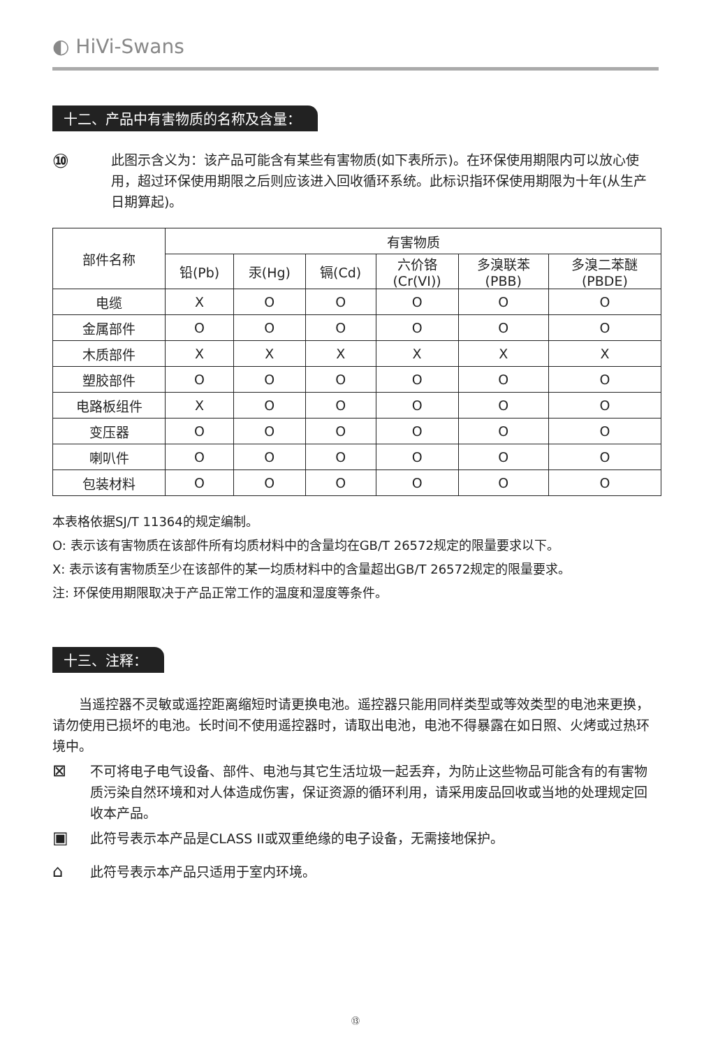◐ HiVi-Swans
十二、产品中有害物质的名称及含量：
⑩
此图示含义为：该产品可能含有某些有害物质(如下表所示)。在环保使用期限内可以放心使用，超过环保使用期限之后则应该进入回收循环系统。此标识指环保使用期限为十年(从生产日期算起)。
| 部件名称 | 有害物质 | | | | | |
| --- | --- | --- | --- | --- | --- | --- |
| | 铅(Pb) | 汞(Hg) | 镉(Cd) | 六价铬 (Cr(VI)) | 多溴联苯 (PBB) | 多溴二苯醚 (PBDE) |
| 电缆 | X | O | O | O | O | O |
| 金属部件 | O | O | O | O | O | O |
| 木质部件 | X | X | X | X | X | X |
| 塑胶部件 | O | O | O | O | O | O |
| 电路板组件 | X | O | O | O | O | O |
| 变压器 | O | O | O | O | O | O |
| 喇叭件 | O | O | O | O | O | O |
| 包装材料 | O | O | O | O | O | O |
本表格依据SJ/T 11364的规定编制。
O: 表示该有害物质在该部件所有均质材料中的含量均在GB/T 26572规定的限量要求以下。
X: 表示该有害物质至少在该部件的某一均质材料中的含量超出GB/T 26572规定的限量要求。
注: 环保使用期限取决于产品正常工作的温度和湿度等条件。
十三、注释：
当遥控器不灵敏或遥控距离缩短时请更换电池。遥控器只能用同样类型或等效类型的电池来更换，请勿使用已损坏的电池。长时间不使用遥控器时，请取出电池，电池不得暴露在如日照、火烤或过热环境中。
⊠
不可将电子电气设备、部件、电池与其它生活垃圾一起丢弃，为防止这些物品可能含有的有害物质污染自然环境和对人体造成伤害，保证资源的循环利用，请采用废品回收或当地的处理规定回收本产品。
▣
此符号表示本产品是CLASS II或双重绝缘的电子设备，无需接地保护。
⌂
此符号表示本产品只适用于室内环境。
⑬